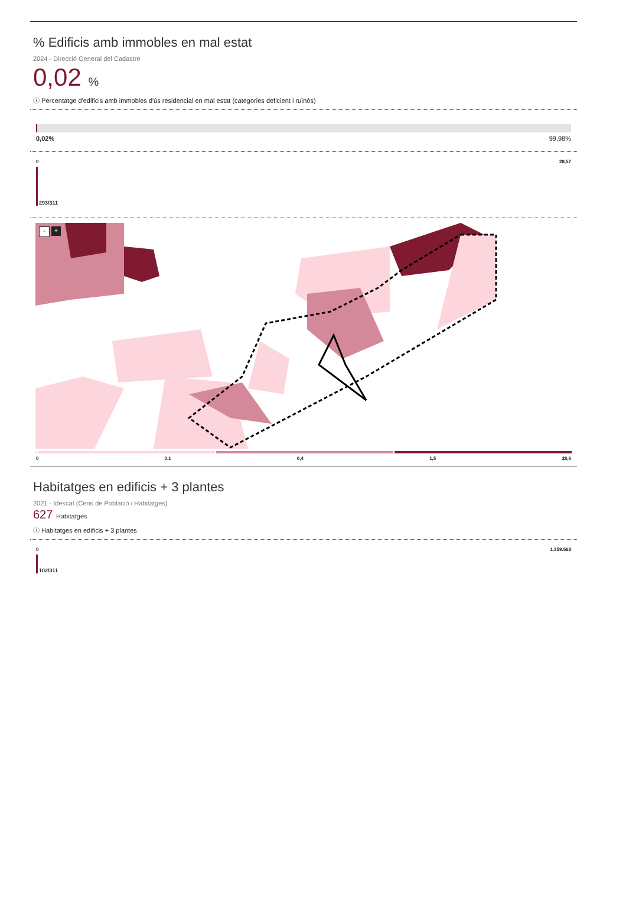% Edificis amb immobles en mal estat
2024 - Direcció General del Cadastre
0,02 %
ⓘ Percentatge d'edificis amb immobles d'ús residencial en mal estat (categories deficient i ruïnós)
0,02% 99,98%
0 28,57
293/311
- +
0 0,1 0,4 1,5 28,6
Habitatges en edificis + 3 plantes
2021 - Idescat (Cens de Població i Habitatges)
627 Habitatges
ⓘ Habitatges en edificis + 3 plantes
0 1.359.568
102/311